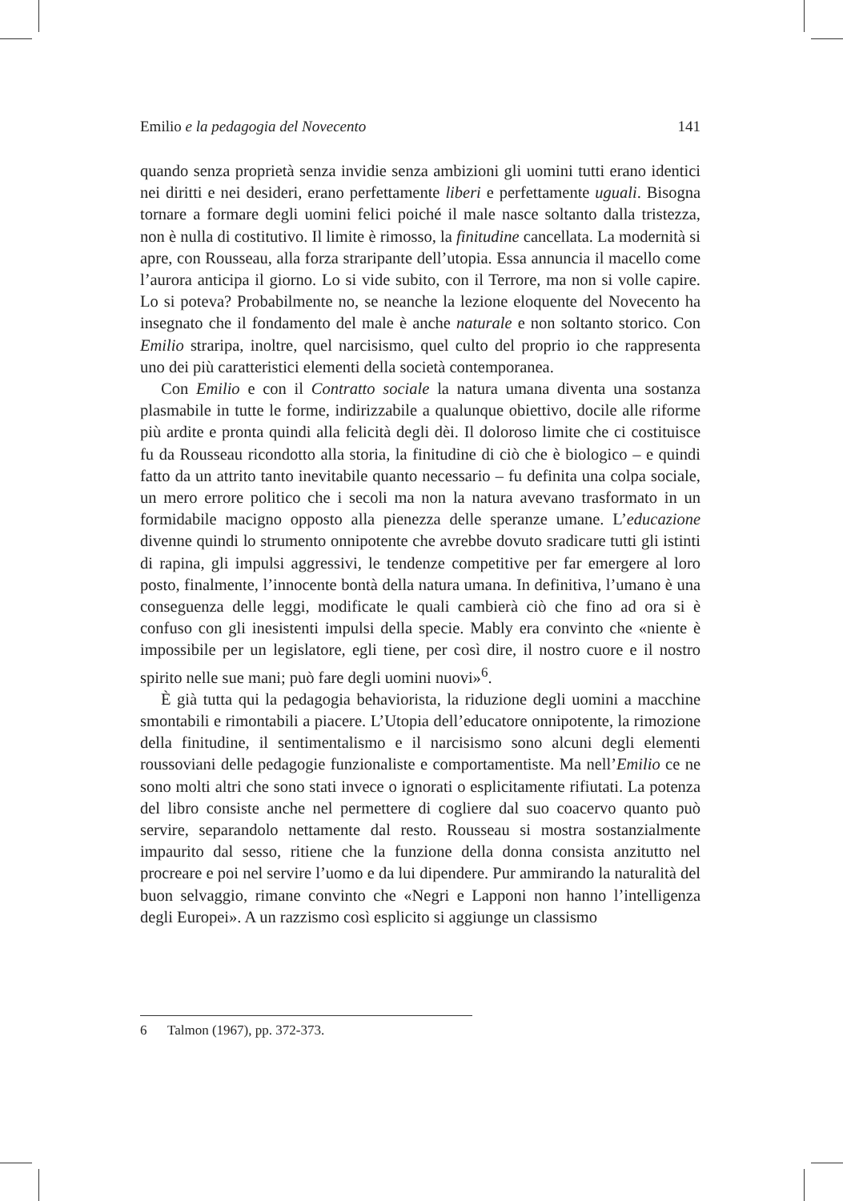Emilio e la pedagogia del Novecento 141
quando senza proprietà senza invidie senza ambizioni gli uomini tutti erano identici nei diritti e nei desideri, erano perfettamente liberi e perfettamente uguali. Bisogna tornare a formare degli uomini felici poiché il male nasce soltanto dalla tristezza, non è nulla di costitutivo. Il limite è rimosso, la finitudine cancellata. La modernità si apre, con Rousseau, alla forza straripante dell’utopia. Essa annuncia il macello come l’aurora anticipa il giorno. Lo si vide subito, con il Terrore, ma non si volle capire. Lo si poteva? Probabilmente no, se neanche la lezione eloquente del Novecento ha insegnato che il fondamento del male è anche naturale e non soltanto storico. Con Emilio straripa, inoltre, quel narcisismo, quel culto del proprio io che rappresenta uno dei più caratteristici elementi della società contemporanea.
Con Emilio e con il Contratto sociale la natura umana diventa una sostanza plasmabile in tutte le forme, indirizzabile a qualunque obiettivo, docile alle riforme più ardite e pronta quindi alla felicità degli dèi. Il doloroso limite che ci costituisce fu da Rousseau ricondotto alla storia, la finitudine di ciò che è biologico – e quindi fatto da un attrito tanto inevitabile quanto necessario – fu definita una colpa sociale, un mero errore politico che i secoli ma non la natura avevano trasformato in un formidabile macigno opposto alla pienezza delle speranze umane. L’educazione divenne quindi lo strumento onnipotente che avrebbe dovuto sradicare tutti gli istinti di rapina, gli impulsi aggressivi, le tendenze competitive per far emergere al loro posto, finalmente, l’innocente bontà della natura umana. In definitiva, l’umano è una conseguenza delle leggi, modificate le quali cambierà ciò che fino ad ora si è confuso con gli inesistenti impulsi della specie. Mably era convinto che «niente è impossibile per un legislatore, egli tiene, per così dire, il nostro cuore e il nostro spirito nelle sue mani; può fare degli uomini nuovi»<sup>6</sup>.
È già tutta qui la pedagogia behaviorista, la riduzione degli uomini a macchine smontabili e rimontabili a piacere. L’Utopia dell’educatore onnipotente, la rimozione della finitudine, il sentimentalismo e il narcisismo sono alcuni degli elementi roussoviani delle pedagogie funzionaliste e comportamentiste. Ma nell’Emilio ce ne sono molti altri che sono stati invece o ignorati o esplicitamente rifiutati. La potenza del libro consiste anche nel permettere di cogliere dal suo coacervo quanto può servire, separandolo nettamente dal resto. Rousseau si mostra sostanzialmente impaurito dal sesso, ritiene che la funzione della donna consista anzitutto nel procreare e poi nel servire l’uomo e da lui dipendere. Pur ammirando la naturalità del buon selvaggio, rimane convinto che «Negri e Lapponi non hanno l’intelligenza degli Europei». A un razzismo così esplicito si aggiunge un classismo
6 Talmon (1967), pp. 372-373.